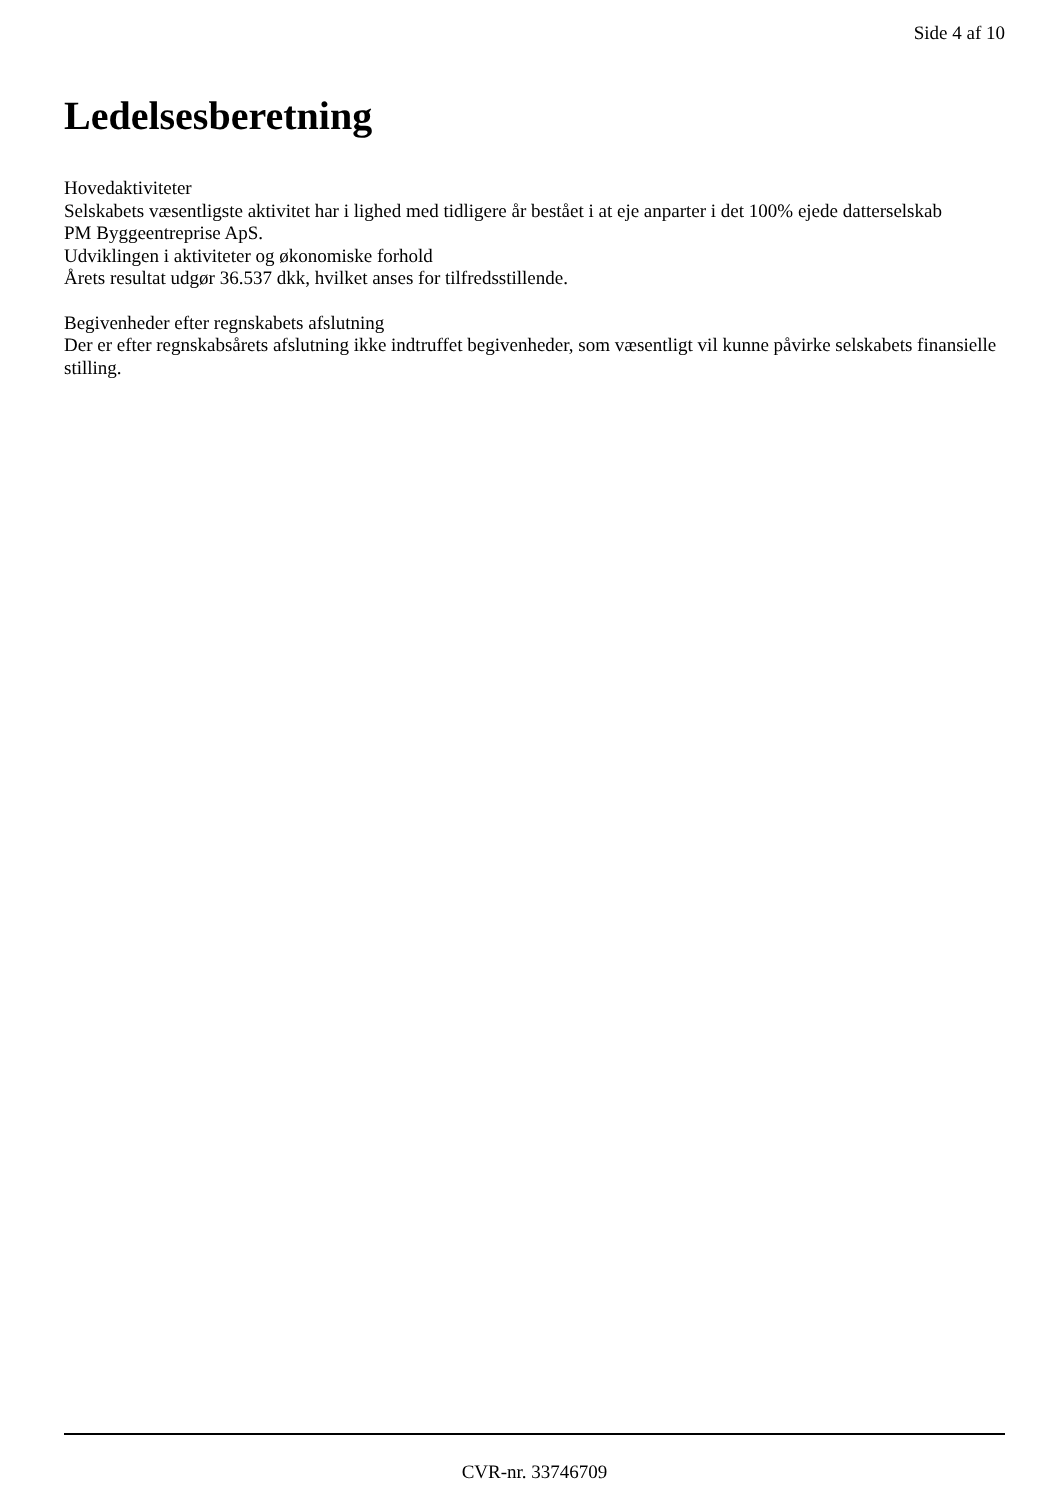Side 4 af 10
Ledelsesberetning
Hovedaktiviteter
Selskabets væsentligste aktivitet har i lighed med tidligere år bestået i at eje anparter i det 100% ejede datterselskab
PM Byggeentreprise ApS.
Udviklingen i aktiviteter og økonomiske forhold
Årets resultat udgør 36.537 dkk, hvilket anses for tilfredsstillende.
Begivenheder efter regnskabets afslutning
Der er efter regnskabsårets afslutning ikke indtruffet begivenheder, som væsentligt vil kunne påvirke selskabets finansielle stilling.
CVR-nr. 33746709